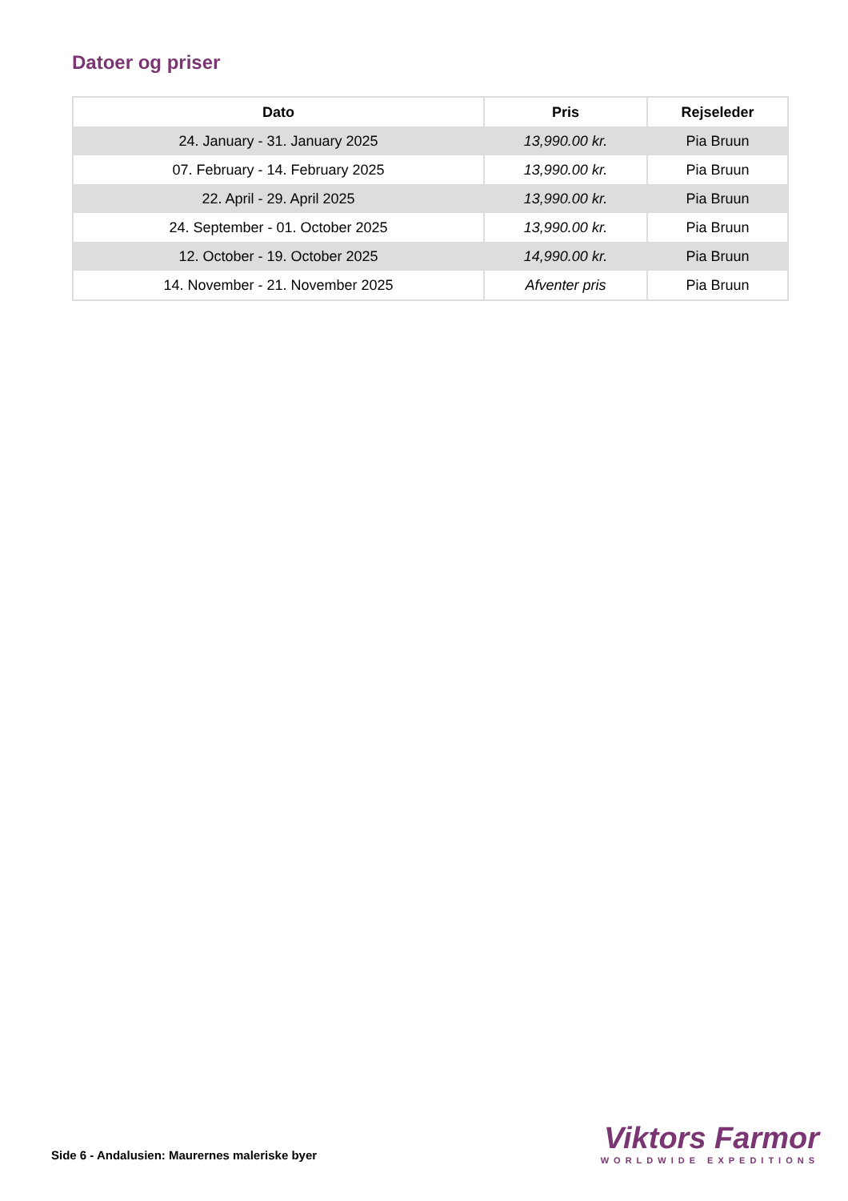Datoer og priser
| Dato | Pris | Rejseleder |
| --- | --- | --- |
| 24. January - 31. January 2025 | 13,990.00 kr. | Pia Bruun |
| 07. February - 14. February 2025 | 13,990.00 kr. | Pia Bruun |
| 22. April - 29. April 2025 | 13,990.00 kr. | Pia Bruun |
| 24. September - 01. October 2025 | 13,990.00 kr. | Pia Bruun |
| 12. October - 19. October 2025 | 14,990.00 kr. | Pia Bruun |
| 14. November - 21. November 2025 | Afventer pris | Pia Bruun |
Side 6 - Andalusien: Maurernes maleriske byer
Viktors Farmor
WORLDWIDE EXPEDITIONS